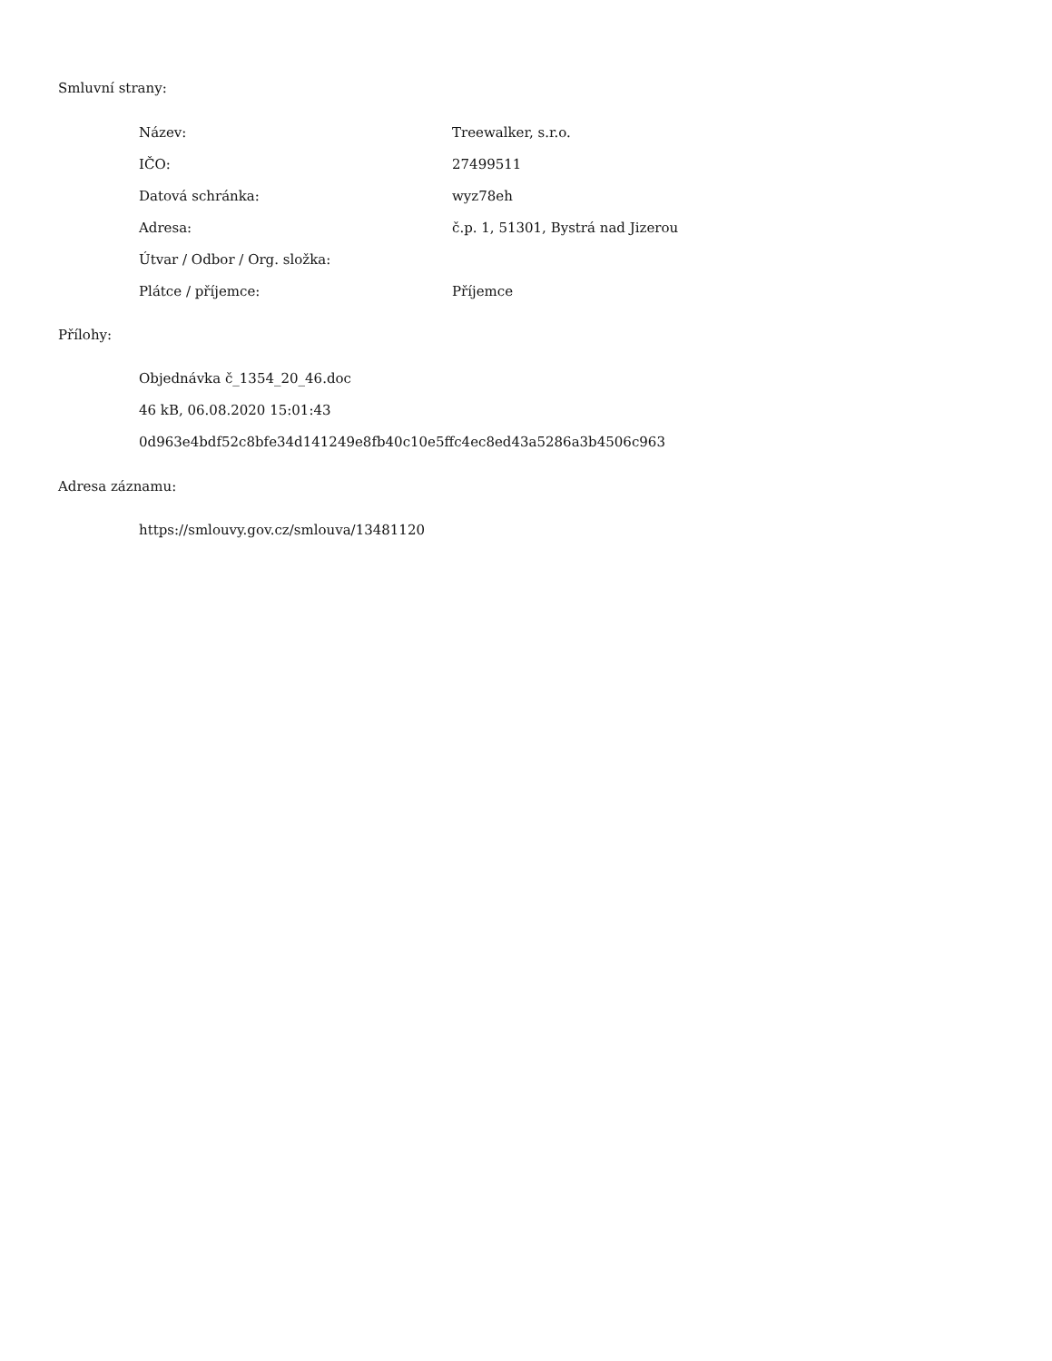Smluvní strany:
| Název: | Treewalker, s.r.o. |
| IČO: | 27499511 |
| Datová schránka: | wyz78eh |
| Adresa: | č.p. 1, 51301, Bystrá nad Jizerou |
| Útvar / Odbor / Org. složka: | |
| Plátce / příjemce: | Příjemce |
Přílohy:
Objednávka č_1354_20_46.doc
46 kB, 06.08.2020 15:01:43
0d963e4bdf52c8bfe34d141249e8fb40c10e5ffc4ec8ed43a5286a3b4506c963
Adresa záznamu:
https://smlouvy.gov.cz/smlouva/13481120